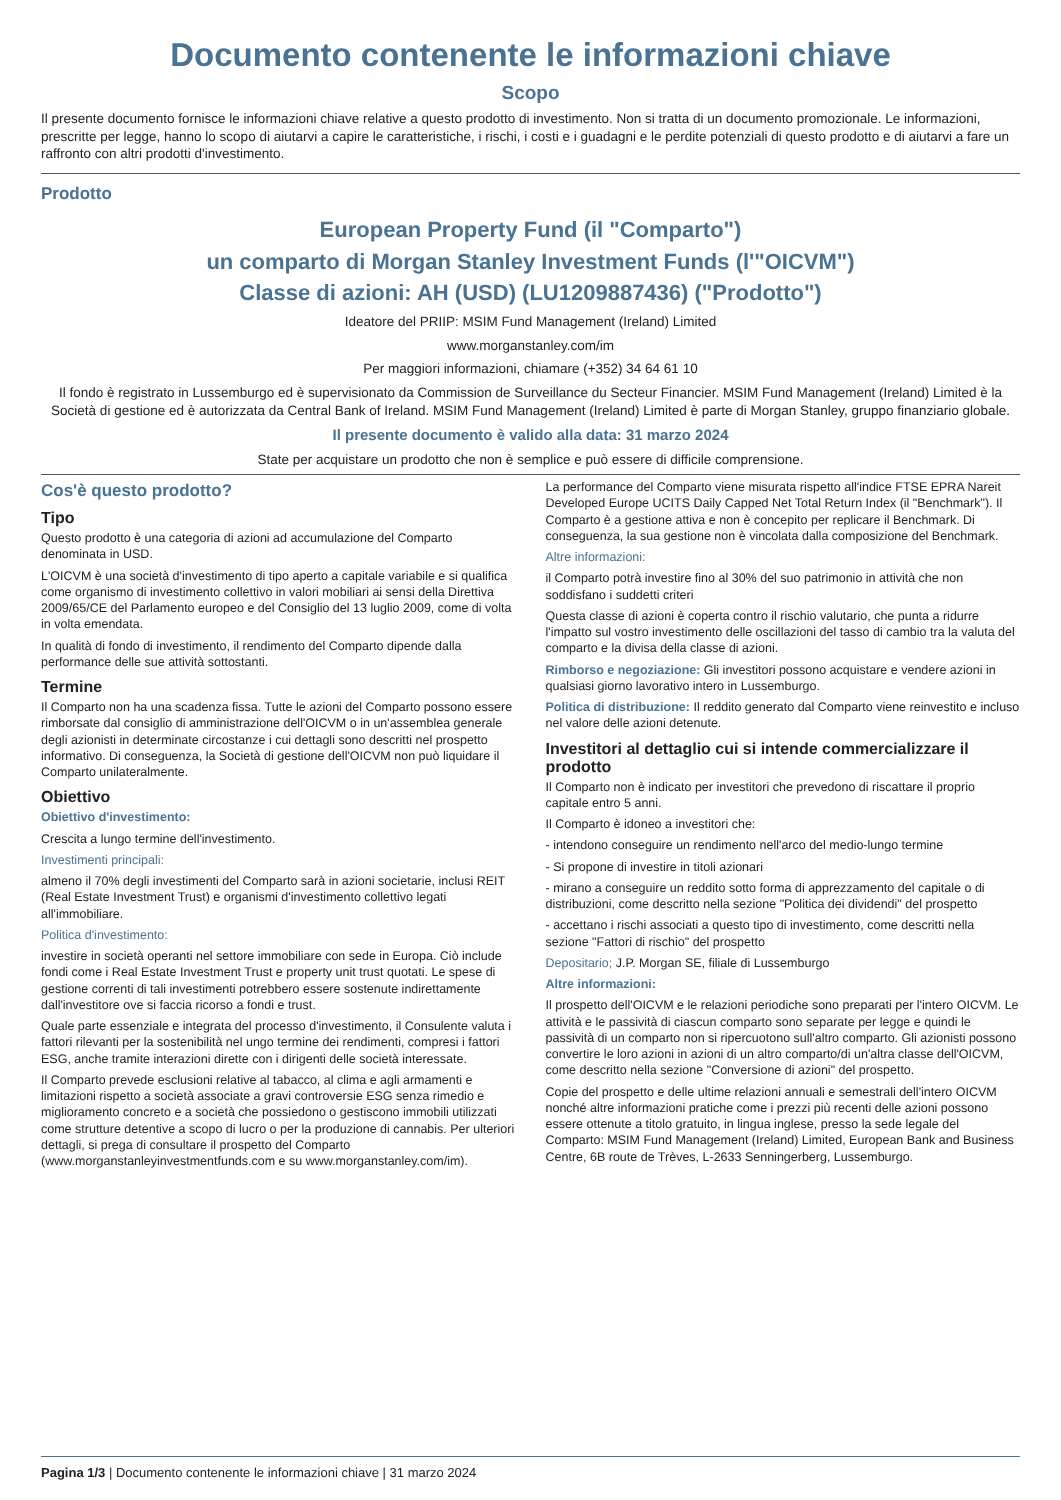Documento contenente le informazioni chiave
Scopo
Il presente documento fornisce le informazioni chiave relative a questo prodotto di investimento. Non si tratta di un documento promozionale. Le informazioni, prescritte per legge, hanno lo scopo di aiutarvi a capire le caratteristiche, i rischi, i costi e i guadagni e le perdite potenziali di questo prodotto e di aiutarvi a fare un raffronto con altri prodotti d'investimento.
Prodotto
European Property Fund (il "Comparto")
un comparto di Morgan Stanley Investment Funds (l'"OICVM")
Classe di azioni: AH (USD) (LU1209887436) ("Prodotto")
Ideatore del PRIIP: MSIM Fund Management (Ireland) Limited
www.morganstanley.com/im
Per maggiori informazioni, chiamare (+352) 34 64 61 10
Il fondo è registrato in Lussemburgo ed è supervisionato da Commission de Surveillance du Secteur Financier. MSIM Fund Management (Ireland) Limited è la Società di gestione ed è autorizzata da Central Bank of Ireland. MSIM Fund Management (Ireland) Limited è parte di Morgan Stanley, gruppo finanziario globale.
Il presente documento è valido alla data: 31 marzo 2024
State per acquistare un prodotto che non è semplice e può essere di difficile comprensione.
Cos'è questo prodotto?
Tipo
Questo prodotto è una categoria di azioni ad accumulazione del Comparto denominata in USD.
L'OICVM è una società d'investimento di tipo aperto a capitale variabile e si qualifica come organismo di investimento collettivo in valori mobiliari ai sensi della Direttiva 2009/65/CE del Parlamento europeo e del Consiglio del 13 luglio 2009, come di volta in volta emendata.
In qualità di fondo di investimento, il rendimento del Comparto dipende dalla performance delle sue attività sottostanti.
Termine
Il Comparto non ha una scadenza fissa. Tutte le azioni del Comparto possono essere rimborsate dal consiglio di amministrazione dell'OICVM o in un'assemblea generale degli azionisti in determinate circostanze i cui dettagli sono descritti nel prospetto informativo. Di conseguenza, la Società di gestione dell'OICVM non può liquidare il Comparto unilateralmente.
Obiettivo
Obiettivo d'investimento:
Crescita a lungo termine dell'investimento.
Investimenti principali:
almeno il 70% degli investimenti del Comparto sarà in azioni societarie, inclusi REIT (Real Estate Investment Trust) e organismi d'investimento collettivo legati all'immobiliare.
Politica d'investimento:
investire in società operanti nel settore immobiliare con sede in Europa. Ciò include fondi come i Real Estate Investment Trust e property unit trust quotati. Le spese di gestione correnti di tali investimenti potrebbero essere sostenute indirettamente dall'investitore ove si faccia ricorso a fondi e trust.
Quale parte essenziale e integrata del processo d'investimento, il Consulente valuta i fattori rilevanti per la sostenibilità nel ungo termine dei rendimenti, compresi i fattori ESG, anche tramite interazioni dirette con i dirigenti delle società interessate.
Il Comparto prevede esclusioni relative al tabacco, al clima e agli armamenti e limitazioni rispetto a società associate a gravi controversie ESG senza rimedio e miglioramento concreto e a società che possiedono o gestiscono immobili utilizzati come strutture detentive a scopo di lucro o per la produzione di cannabis. Per ulteriori dettagli, si prega di consultare il prospetto del Comparto (www.morganstanleyinvestmentfunds.com e su www.morganstanley.com/im).
La performance del Comparto viene misurata rispetto all'indice FTSE EPRA Nareit Developed Europe UCITS Daily Capped Net Total Return Index (il "Benchmark"). Il Comparto è a gestione attiva e non è concepito per replicare il Benchmark. Di conseguenza, la sua gestione non è vincolata dalla composizione del Benchmark.
Altre informazioni:
il Comparto potrà investire fino al 30% del suo patrimonio in attività che non soddisfano i suddetti criteri
Questa classe di azioni è coperta contro il rischio valutario, che punta a ridurre l'impatto sul vostro investimento delle oscillazioni del tasso di cambio tra la valuta del comparto e la divisa della classe di azioni.
Rimborso e negoziazione: Gli investitori possono acquistare e vendere azioni in qualsiasi giorno lavorativo intero in Lussemburgo.
Politica di distribuzione: Il reddito generato dal Comparto viene reinvestito e incluso nel valore delle azioni detenute.
Investitori al dettaglio cui si intende commercializzare il prodotto
Il Comparto non è indicato per investitori che prevedono di riscattare il proprio capitale entro 5 anni.
Il Comparto è idoneo a investitori che:
- intendono conseguire un rendimento nell'arco del medio-lungo termine
- Si propone di investire in titoli azionari
- mirano a conseguire un reddito sotto forma di apprezzamento del capitale o di distribuzioni, come descritto nella sezione "Politica dei dividendi" del prospetto
- accettano i rischi associati a questo tipo di investimento, come descritti nella sezione "Fattori di rischio" del prospetto
Depositario; J.P. Morgan SE, filiale di Lussemburgo
Altre informazioni:
Il prospetto dell'OICVM e le relazioni periodiche sono preparati per l'intero OICVM. Le attività e le passività di ciascun comparto sono separate per legge e quindi le passività di un comparto non si ripercuotono sull'altro comparto. Gli azionisti possono convertire le loro azioni in azioni di un altro comparto/di un'altra classe dell'OICVM, come descritto nella sezione "Conversione di azioni" del prospetto.
Copie del prospetto e delle ultime relazioni annuali e semestrali dell'intero OICVM nonché altre informazioni pratiche come i prezzi più recenti delle azioni possono essere ottenute a titolo gratuito, in lingua inglese, presso la sede legale del Comparto: MSIM Fund Management (Ireland) Limited, European Bank and Business Centre, 6B route de Trèves, L-2633 Senningerberg, Lussemburgo.
Pagina 1/3 | Documento contenente le informazioni chiave | 31 marzo 2024